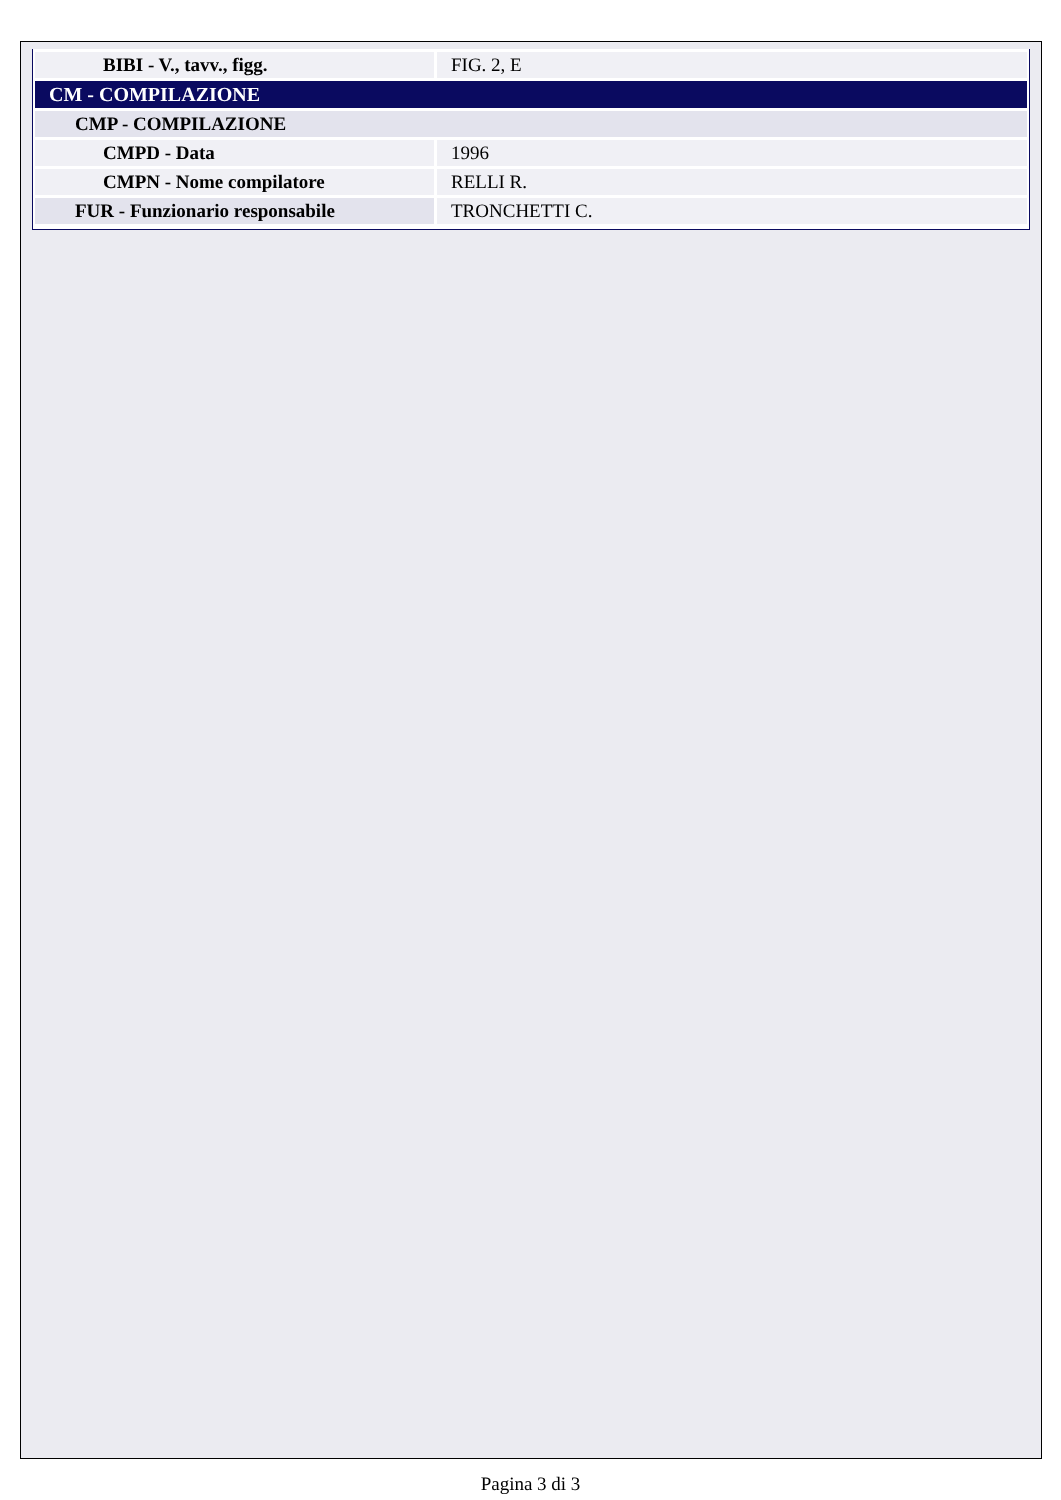| BIBI - V., tavv., figg. | FIG. 2, E |
| CM - COMPILAZIONE | |
| CMP - COMPILAZIONE | |
| CMPD - Data | 1996 |
| CMPN - Nome compilatore | RELLI R. |
| FUR - Funzionario responsabile | TRONCHETTI C. |
Pagina 3 di 3